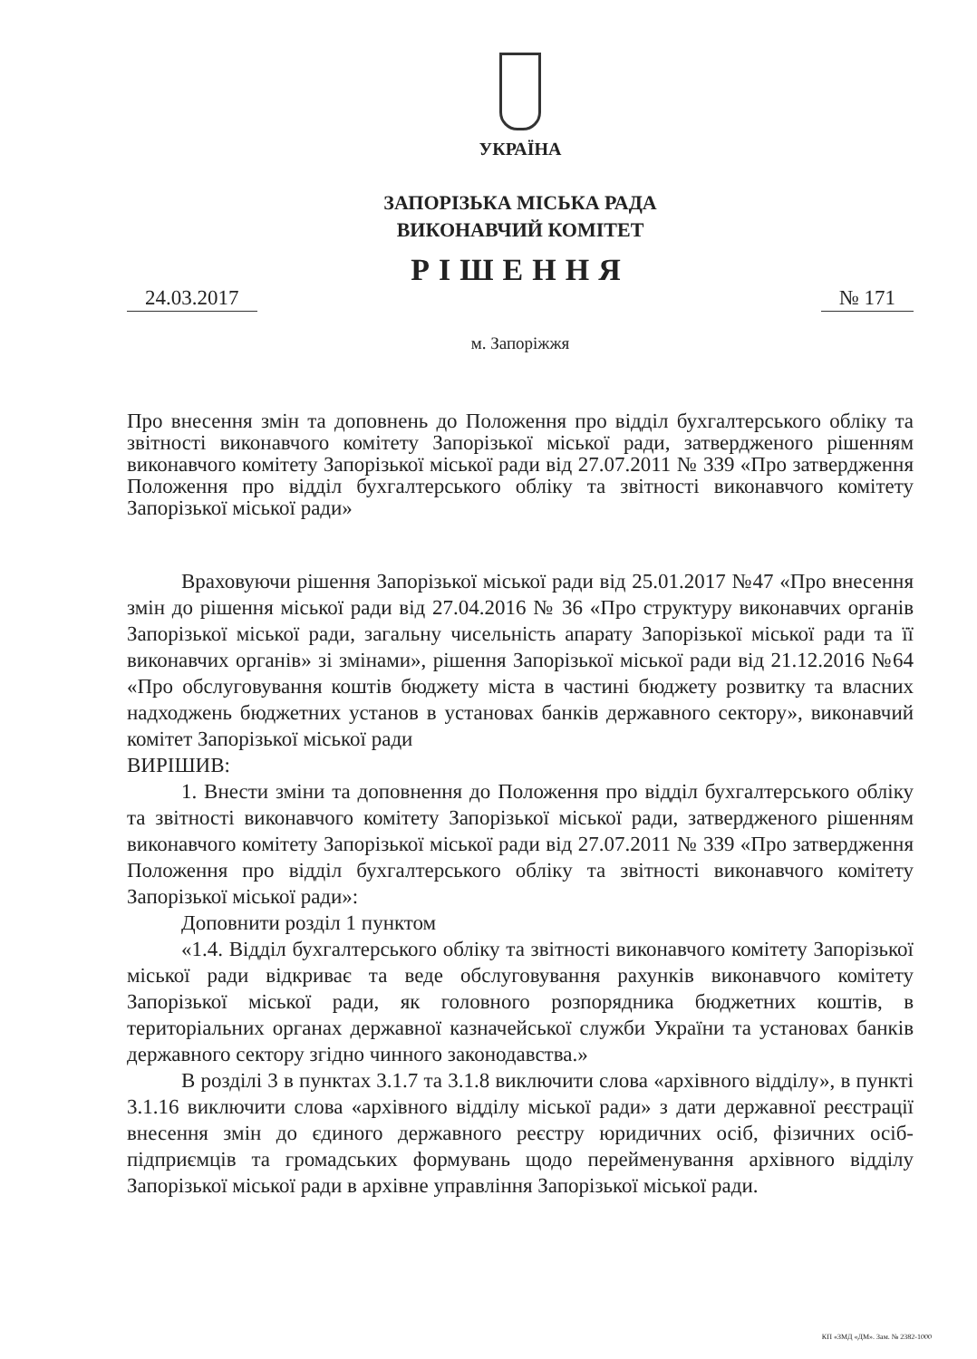УКРАЇНА
ЗАПОРІЗЬКА МІСЬКА РАДА
ВИКОНАВЧИЙ КОМІТЕТ
РІШЕННЯ
24.03.2017 № 171
м. Запоріжжя
Про внесення змін та доповнень до Положення про відділ бухгалтерського обліку та звітності виконавчого комітету Запорізької міської ради, затвердженого рішенням виконавчого комітету Запорізької міської ради від 27.07.2011 № 339 «Про затвердження Положення про відділ бухгалтерського обліку та звітності виконавчого комітету Запорізької міської ради»
Враховуючи рішення Запорізької міської ради від 25.01.2017 №47 «Про внесення змін до рішення міської ради від 27.04.2016 № 36 «Про структуру виконавчих органів Запорізької міської ради, загальну чисельність апарату Запорізької міської ради та її виконавчих органів» зі змінами», рішення Запорізької міської ради від 21.12.2016 №64 «Про обслуговування коштів бюджету міста в частині бюджету розвитку та власних надходжень бюджетних установ в установах банків державного сектору», виконавчий комітет Запорізької міської ради
ВИРІШИВ:
1. Внести зміни та доповнення до Положення про відділ бухгалтерського обліку та звітності виконавчого комітету Запорізької міської ради, затвердженого рішенням виконавчого комітету Запорізької міської ради від 27.07.2011 № 339 «Про затвердження Положення про відділ бухгалтерського обліку та звітності виконавчого комітету Запорізької міської ради»:
Доповнити розділ 1 пунктом
«1.4. Відділ бухгалтерського обліку та звітності виконавчого комітету Запорізької міської ради відкриває та веде обслуговування рахунків виконавчого комітету Запорізької міської ради, як головного розпорядника бюджетних коштів, в територіальних органах державної казначейської служби України та установах банків державного сектору згідно чинного законодавства.»
В розділі 3 в пунктах 3.1.7 та 3.1.8 виключити слова «архівного відділу», в пункті 3.1.16 виключити слова «архівного відділу міської ради» з дати державної реєстрації внесення змін до єдиного державного реєстру юридичних осіб, фізичних осіб-підприємців та громадських формувань щодо перейменування архівного відділу Запорізької міської ради в архівне управління Запорізької міської ради.
КП «ЗМД «ДМ». Зам. № 2382-1000